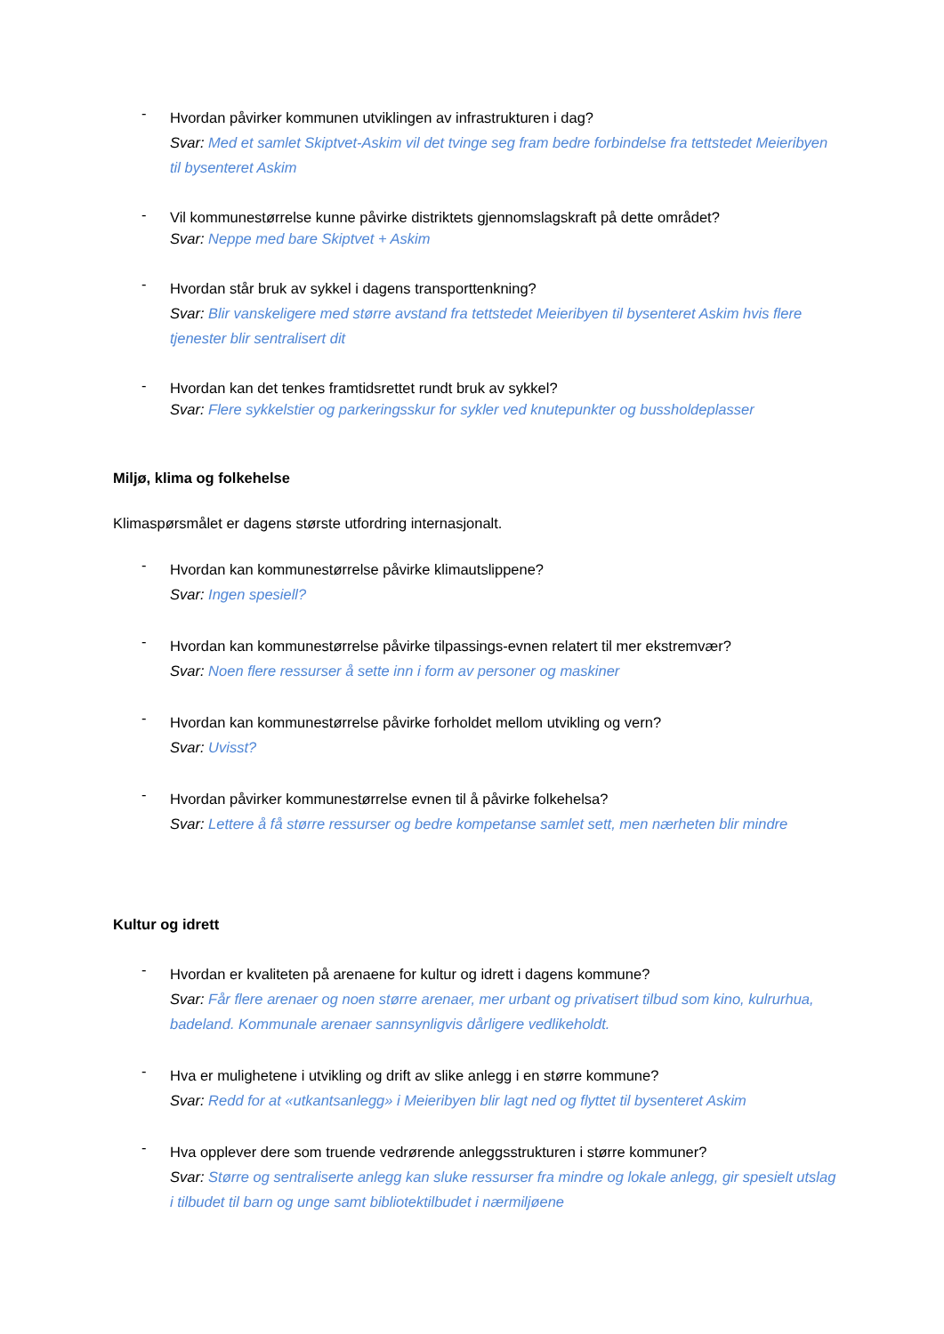-
Hvordan påvirker kommunen utviklingen av infrastrukturen i dag?
Svar: Med et samlet Skiptvet-Askim vil det tvinge seg fram bedre forbindelse fra tettstedet Meieribyen til bysenteret Askim
-
Vil kommunestørrelse kunne påvirke distriktets gjennomslagskraft på dette området?
Svar: Neppe med bare Skiptvet + Askim
-
Hvordan står bruk av sykkel i dagens transporttenkning?
Svar: Blir vanskeligere med større avstand fra tettstedet Meieribyen til bysenteret Askim hvis flere tjenester blir sentralisert dit
-
Hvordan kan det tenkes framtidsrettet rundt bruk av sykkel?
Svar: Flere sykkelstier og parkeringsskur for sykler ved knutepunkter og bussholdeplasser
Miljø, klima og folkehelse
Klimaspørsmålet er dagens største utfordring internasjonalt.
-
Hvordan kan kommunestørrelse påvirke klimautslippene?
Svar: Ingen spesiell?
-
Hvordan kan kommunestørrelse påvirke tilpassings-evnen relatert til mer ekstremvær?
Svar: Noen flere ressurser å sette inn i form av personer og maskiner
-
Hvordan kan kommunestørrelse påvirke forholdet mellom utvikling og vern?
Svar: Uvisst?
-
Hvordan påvirker kommunestørrelse evnen til å påvirke folkehelsa?
Svar: Lettere å få større ressurser og bedre kompetanse samlet sett, men nærheten blir mindre
Kultur og idrett
-
Hvordan er kvaliteten på arenaene for kultur og idrett i dagens kommune?
Svar: Får flere arenaer og noen større arenaer, mer urbant og privatisert tilbud som kino, kulrurhua, badeland. Kommunale arenaer sannsynligvis dårligere vedlikeholdt.
-
Hva er mulighetene i utvikling og drift av slike anlegg i en større kommune?
Svar: Redd for at «utkantsanlegg» i Meieribyen blir lagt ned og flyttet til bysenteret Askim
-
Hva opplever dere som truende vedrørende anleggsstrukturen i større kommuner?
Svar: Større og sentraliserte anlegg kan sluke ressurser fra mindre og lokale anlegg, gir spesielt utslag i tilbudet til barn og unge samt bibliotektilbudet i nærmiljøene